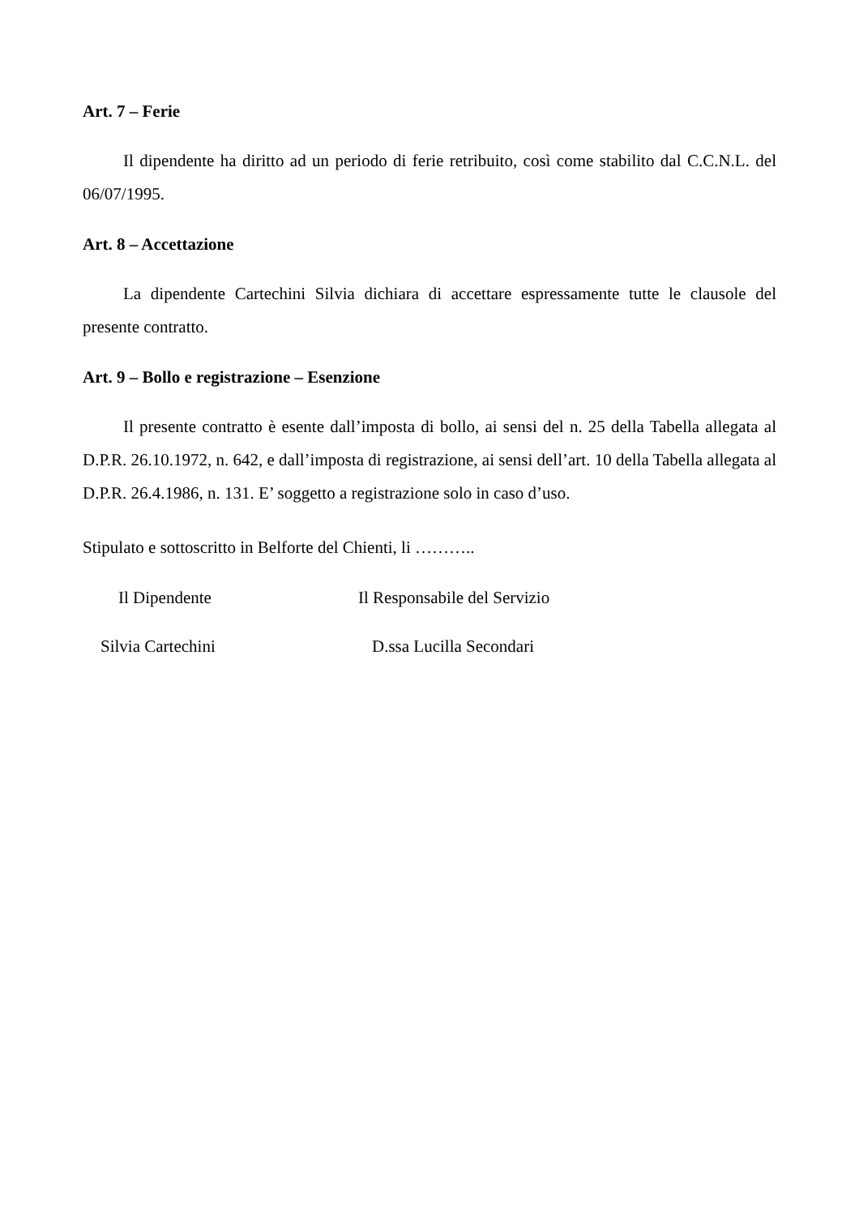Art. 7 – Ferie
Il dipendente ha diritto ad un periodo di ferie retribuito, così come stabilito dal C.C.N.L. del 06/07/1995.
Art. 8 – Accettazione
La dipendente Cartechini Silvia dichiara di accettare espressamente tutte le clausole del presente contratto.
Art. 9 – Bollo e registrazione – Esenzione
Il presente contratto è esente dall’imposta di bollo, ai sensi del n. 25 della Tabella allegata al D.P.R. 26.10.1972, n. 642, e dall’imposta di registrazione, ai sensi dell’art. 10 della Tabella allegata al D.P.R. 26.4.1986, n. 131. E’ soggetto a registrazione solo in caso d’uso.
Stipulato e sottoscritto in Belforte del Chienti, li ………..
Il Dipendente Il Responsabile del Servizio
Silvia Cartechini D.ssa Lucilla Secondari